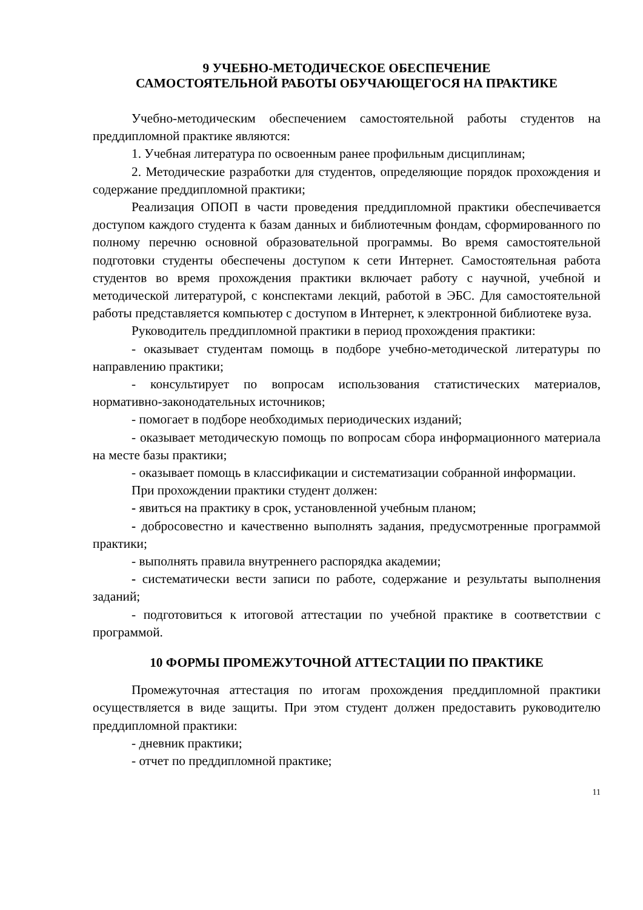9 УЧЕБНО-МЕТОДИЧЕСКОЕ ОБЕСПЕЧЕНИЕ
САМОСТОЯТЕЛЬНОЙ РАБОТЫ ОБУЧАЮЩЕГОСЯ НА ПРАКТИКЕ
Учебно-методическим обеспечением самостоятельной работы студентов на преддипломной практике являются:
1. Учебная литература по освоенным ранее профильным дисциплинам;
2. Методические разработки для студентов, определяющие порядок прохождения и содержание преддипломной практики;
Реализация ОПОП в части проведения преддипломной практики обеспечивается доступом каждого студента к базам данных и библиотечным фондам, сформированного по полному перечню основной образовательной программы. Во время самостоятельной подготовки студенты обеспечены доступом к сети Интернет. Самостоятельная работа студентов во время прохождения практики включает работу с научной, учебной и методической литературой, с конспектами лекций, работой в ЭБС. Для самостоятельной работы представляется компьютер с доступом в Интернет, к электронной библиотеке вуза.
Руководитель преддипломной практики в период прохождения практики:
- оказывает студентам помощь в подборе учебно-методической литературы по направлению практики;
- консультирует по вопросам использования статистических материалов, нормативно-законодательных источников;
- помогает в подборе необходимых периодических изданий;
- оказывает методическую помощь по вопросам сбора информационного материала на месте базы практики;
- оказывает помощь в классификации и систематизации собранной информации.
При прохождении практики студент должен:
- явиться на практику в срок, установленной учебным планом;
- добросовестно и качественно выполнять задания, предусмотренные программой практики;
- выполнять правила внутреннего распорядка академии;
- систематически вести записи по работе, содержание и результаты выполнения заданий;
- подготовиться к итоговой аттестации по учебной практике в соответствии с программой.
10 ФОРМЫ ПРОМЕЖУТОЧНОЙ АТТЕСТАЦИИ ПО ПРАКТИКЕ
Промежуточная аттестация по итогам прохождения преддипломной практики осуществляется в виде защиты. При этом студент должен предоставить руководителю преддипломной практики:
- дневник практики;
- отчет по преддипломной практике;
11